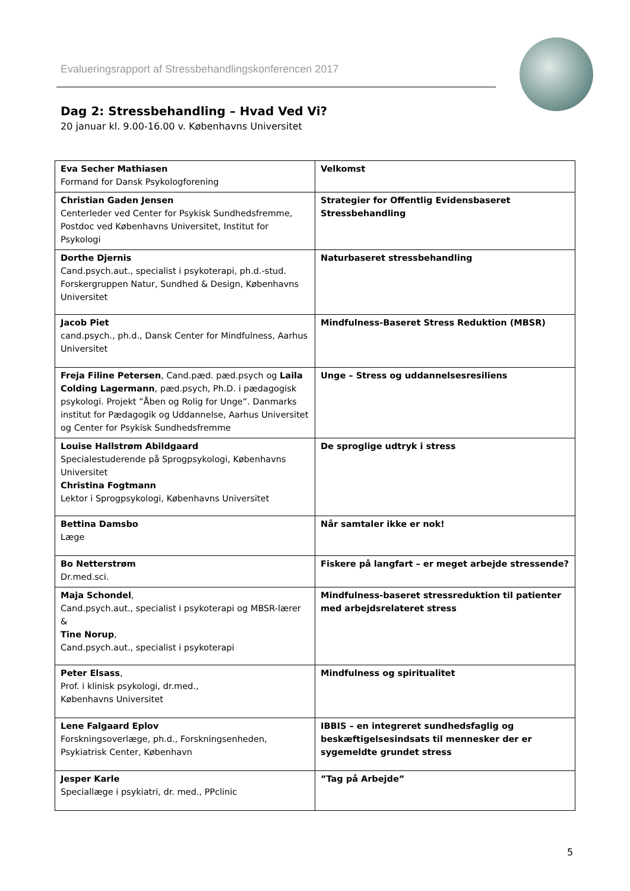Evalueringsrapport af Stressbehandlingskonferencen 2017
Dag 2: Stressbehandling – Hvad Ved Vi?
20 januar kl. 9.00-16.00 v. Københavns Universitet
| Eva Secher Mathiasen Formand for Dansk Psykologforening | Velkomst |
| Christian Gaden Jensen Centerleder ved Center for Psykisk Sundhedsfremme, Postdoc ved Københavns Universitet, Institut for Psykologi | Strategier for Offentlig Evidensbaseret Stressbehandling |
| Dorthe Djernis Cand.psych.aut., specialist i psykoterapi, ph.d.-stud. Forskergruppen Natur, Sundhed & Design, Københavns Universitet | Naturbaseret stressbehandling |
| Jacob Piet cand.psych., ph.d., Dansk Center for Mindfulness, Aarhus Universitet | Mindfulness-Baseret Stress Reduktion (MBSR) |
| Freja Filine Petersen , Cand.pæd. pæd.psych og Laila Colding Lagermann , pæd.psych, Ph.D. i pædagogisk psykologi. Projekt ”Åben og Rolig for Unge”. Danmarks institut for Pædagogik og Uddannelse, Aarhus Universitet og Center for Psykisk Sundhedsfremme | Unge – Stress og uddannelsesresiliens |
| Louise Hallstrøm Abildgaard Specialestuderende på Sprogpsykologi, Københavns Universitet Christina Fogtmann Lektor i Sprogpsykologi, Københavns Universitet | De sproglige udtryk i stress |
| Bettina Damsbo Læge | Når samtaler ikke er nok! |
| Bo Netterstrøm Dr.med.sci. | Fiskere på langfart – er meget arbejde stressende? |
| Maja Schondel , Cand.psych.aut., specialist i psykoterapi og MBSR-lærer & Tine Norup , Cand.psych.aut., specialist i psykoterapi | Mindfulness-baseret stressreduktion til patienter med arbejdsrelateret stress |
| Peter Elsass , Prof. i klinisk psykologi, dr.med., Københavns Universitet | Mindfulness og spiritualitet |
| Lene Falgaard Eplov Forskningsoverlæge, ph.d., Forskningsenheden, Psykiatrisk Center, København | IBBIS – en integreret sundhedsfaglig og beskæftigelsesindsats til mennesker der er sygemeldte grundet stress |
| Jesper Karle Speciallæge i psykiatri, dr. med., PPclinic | ”Tag på Arbejde” |
5